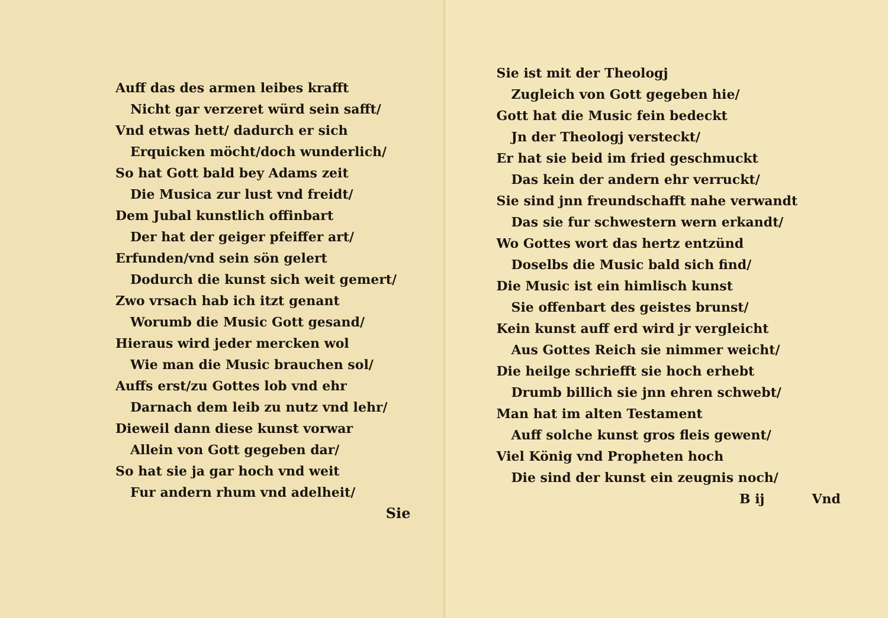Auff das des armen leibes krafft
Nicht gar verzeret würd sein safft/
Vnd etwas hett/ dadurch er sich
Erquicken möcht/doch wunderlich/
So hat Gott bald bey Adams zeit
Die Musica zur lust vnd freidt/
Dem Jubal kunstlich offinbart
Der hat der geiger pfeiffer art/
Erfunden/vnd sein sön gelert
Dodurch die kunst sich weit gemert/
Zwo vrsach hab ich itzt genant
Worumb die Music Gott gesand/
Hieraus wird jeder mercken wol
Wie man die Music brauchen sol/
Auffs erst/zu Gottes lob vnd ehr
Darnach dem leib zu nutz vnd lehr/
Dieweil dann diese kunst vorwar
Allein von Gott gegeben dar/
So hat sie ja gar hoch vnd weit
Fur andern rhum vnd adelheit/
Sie
Sie ist mit der Theologj
Zugleich von Gott gegeben hie/
Gott hat die Music fein bedeckt
Jn der Theologj versteckt/
Er hat sie beid im fried geschmuckt
Das kein der andern ehr verruckt/
Sie sind jnn freundschafft nahe verwandt
Das sie fur schwestern wern erkandt/
Wo Gottes wort das hertz entzünd
Doselbs die Music bald sich find/
Die Music ist ein himlisch kunst
Sie offenbart des geistes brunst/
Kein kunst auff erd wird jr vergleicht
Aus Gottes Reich sie nimmer weicht/
Die heilge schriefft sie hoch erhebt
Drumb billich sie jnn ehren schwebt/
Man hat im alten Testament
Auff solche kunst gros fleis gewent/
Viel König vnd Propheten hoch
Die sind der kunst ein zeugnis noch/
B ij Vnd